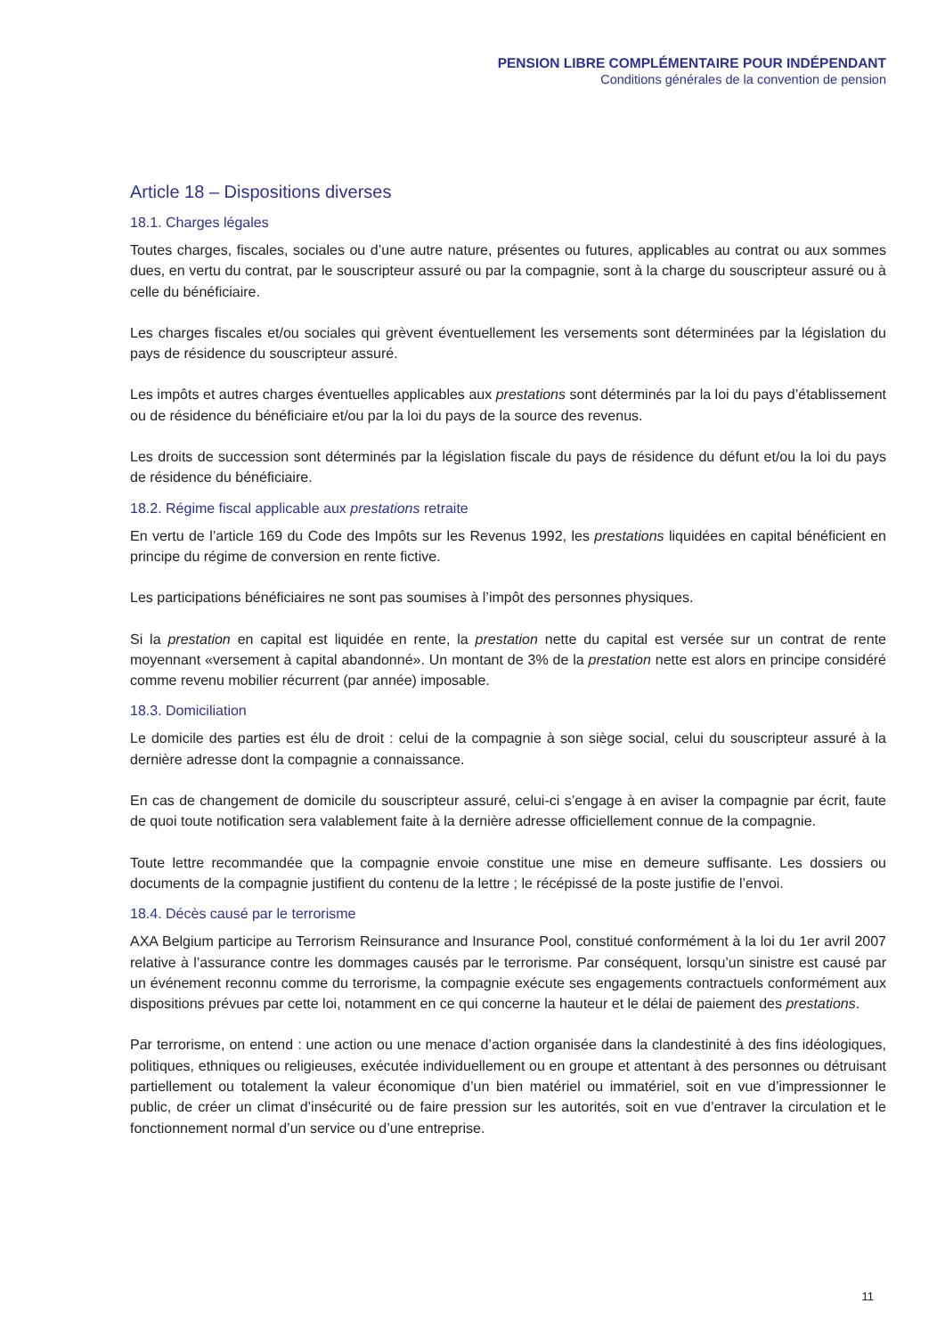PENSION LIBRE COMPLÉMENTAIRE POUR INDÉPENDANT
Conditions générales de la convention de pension
Article 18 – Dispositions diverses
18.1. Charges légales
Toutes charges, fiscales, sociales ou d’une autre nature, présentes ou futures, applicables au contrat ou aux sommes dues, en vertu du contrat, par le souscripteur assuré ou par la compagnie, sont à la charge du souscripteur assuré ou à celle du bénéficiaire.
Les charges fiscales et/ou sociales qui grèvent éventuellement les versements sont déterminées par la législation du pays de résidence du souscripteur assuré.
Les impôts et autres charges éventuelles applicables aux prestations sont déterminés par la loi du pays d’établissement ou de résidence du bénéficiaire et/ou par la loi du pays de la source des revenus.
Les droits de succession sont déterminés par la législation fiscale du pays de résidence du défunt et/ou la loi du pays de résidence du bénéficiaire.
18.2. Régime fiscal applicable aux prestations retraite
En vertu de l’article 169 du Code des Impôts sur les Revenus 1992, les prestations liquidées en capital bénéficient en principe du régime de conversion en rente fictive.
Les participations bénéficiaires ne sont pas soumises à l’impôt des personnes physiques.
Si la prestation en capital est liquidée en rente, la prestation nette du capital est versée sur un contrat de rente moyennant «versement à capital abandonné». Un montant de 3% de la prestation nette est alors en principe considéré comme revenu mobilier récurrent (par année) imposable.
18.3. Domiciliation
Le domicile des parties est élu de droit : celui de la compagnie à son siège social, celui du souscripteur assuré à la dernière adresse dont la compagnie a connaissance.
En cas de changement de domicile du souscripteur assuré, celui-ci s’engage à en aviser la compagnie par écrit, faute de quoi toute notification sera valablement faite à la dernière adresse officiellement connue de la compagnie.
Toute lettre recommandée que la compagnie envoie constitue une mise en demeure suffisante. Les dossiers ou documents de la compagnie justifient du contenu de la lettre ; le récépissé de la poste justifie de l’envoi.
18.4. Décès causé par le terrorisme
AXA Belgium participe au Terrorism Reinsurance and Insurance Pool, constitué conformément à la loi du 1er avril 2007 relative à l’assurance contre les dommages causés par le terrorisme. Par conséquent, lorsqu’un sinistre est causé par un événement reconnu comme du terrorisme, la compagnie exécute ses engagements contractuels conformément aux dispositions prévues par cette loi, notamment en ce qui concerne la hauteur et le délai de paiement des prestations.
Par terrorisme, on entend : une action ou une menace d’action organisée dans la clandestinité à des fins idéologiques, politiques, ethniques ou religieuses, exécutée individuellement ou en groupe et attentant à des personnes ou détruisant partiellement ou totalement la valeur économique d’un bien matériel ou immatériel, soit en vue d’impressionner le public, de créer un climat d’insécurité ou de faire pression sur les autorités, soit en vue d’entraver la circulation et le fonctionnement normal d’un service ou d’une entreprise.
11